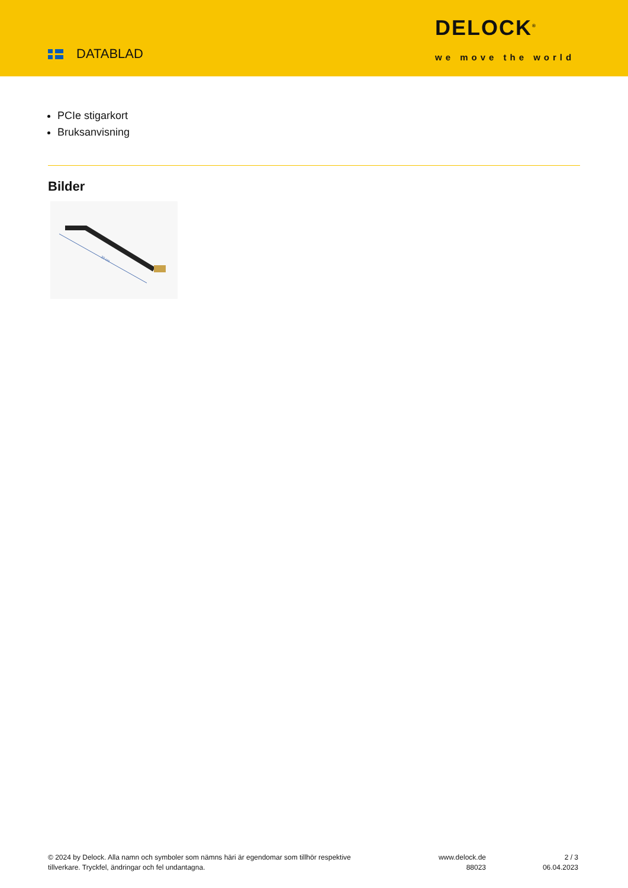DATABLAD
DELOCK<sup>®</sup>
we move the world
PCIe stigarkort
Bruksanvisning
Bilder
30 cm
© 2024 by Delock. Alla namn och symboler som nämns häri är egendomar som tillhör respektive tillverkare. Tryckfel, ändringar och fel undantagna.
www.delock.de
88023
2 / 3
06.04.2023